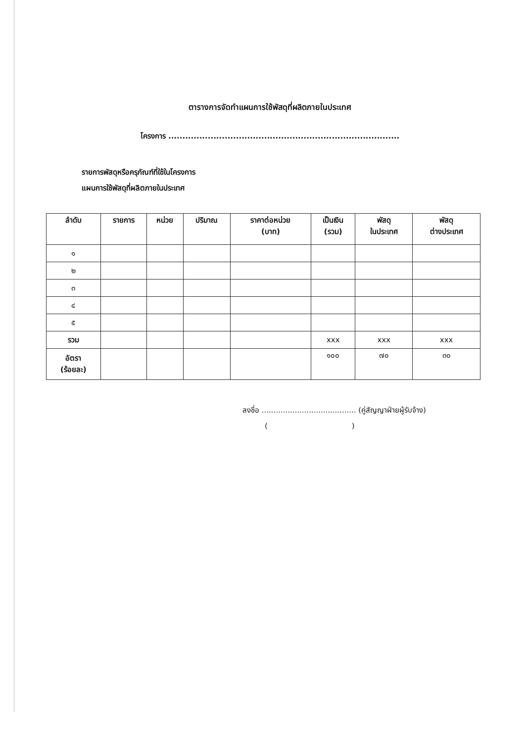ตารางการจัดทำแผนการใช้พัสดุที่ผลิตภายในประเทศ
โครงการ ..................................................................................
รายการพัสดุหรือครุภัณฑ์ที่ใช้ในโครงการ
แผนการใช้พัสดุที่ผลิตภายในประเทศ
| ลำดับ | รายการ | หน่วย | ปริมาณ | ราคาต่อหน่วย (บาท) | เป็นเงิน (รวม) | พัสดุ ในประเทศ | พัสดุ ต่างประเทศ |
| --- | --- | --- | --- | --- | --- | --- | --- |
| ๑ | | | | | | | |
| ๒ | | | | | | | |
| ๓ | | | | | | | |
| ๔ | | | | | | | |
| ๕ | | | | | | | |
| รวม | | | | | xxx | xxx | xxx |
| อัตรา (ร้อยละ) | | | | | ๑๐๐ | ๗๐ | ๓๐ |
ลงชื่อ ........................................ (คู่สัญญาฝ่ายผู้รับจ้าง)
()